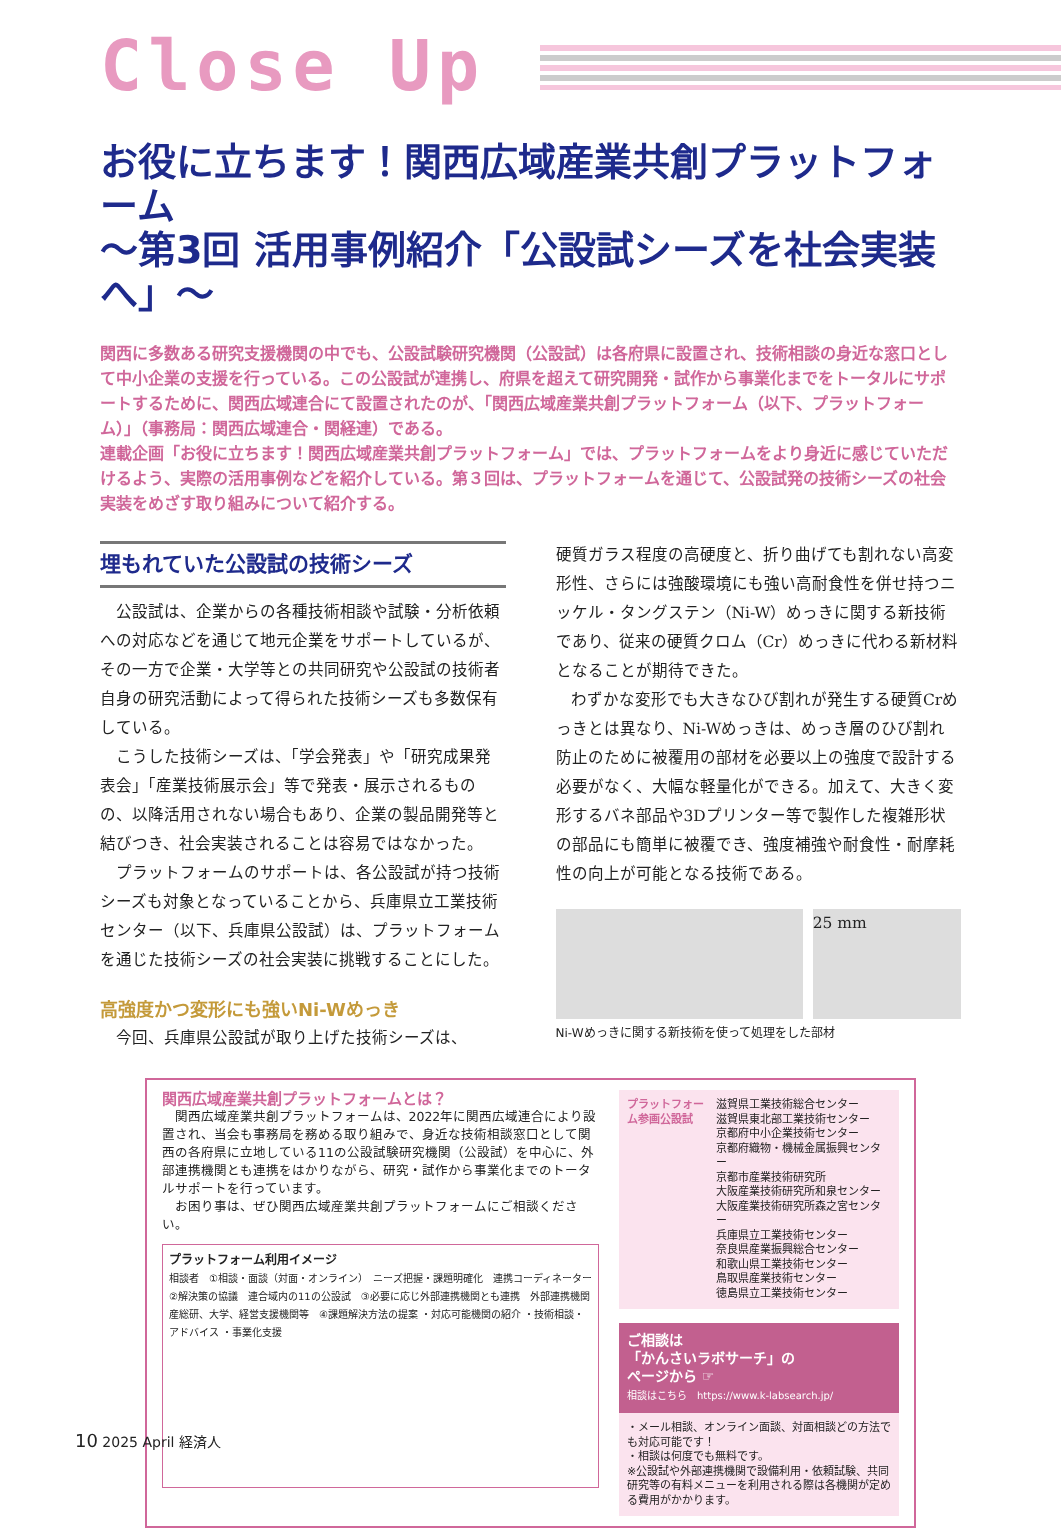Close Up
お役に立ちます！関西広域産業共創プラットフォーム
～第3回 活用事例紹介「公設試シーズを社会実装へ」～
関西に多数ある研究支援機関の中でも、公設試験研究機関（公設試）は各府県に設置され、技術相談の身近な窓口として中小企業の支援を行っている。この公設試が連携し、府県を超えて研究開発・試作から事業化までをトータルにサポートするために、関西広域連合にて設置されたのが、「関西広域産業共創プラットフォーム（以下、プラットフォーム）」（事務局：関西広域連合・関経連）である。
連載企画「お役に立ちます！関西広域産業共創プラットフォーム」では、プラットフォームをより身近に感じていただけるよう、実際の活用事例などを紹介している。第３回は、プラットフォームを通じて、公設試発の技術シーズの社会実装をめざす取り組みについて紹介する。
埋もれていた公設試の技術シーズ
公設試は、企業からの各種技術相談や試験・分析依頼への対応などを通じて地元企業をサポートしているが、その一方で企業・大学等との共同研究や公設試の技術者自身の研究活動によって得られた技術シーズも多数保有している。
こうした技術シーズは、「学会発表」や「研究成果発表会」「産業技術展示会」等で発表・展示されるものの、以降活用されない場合もあり、企業の製品開発等と結びつき、社会実装されることは容易ではなかった。
プラットフォームのサポートは、各公設試が持つ技術シーズも対象となっていることから、兵庫県立工業技術センター（以下、兵庫県公設試）は、プラットフォームを通じた技術シーズの社会実装に挑戦することにした。
高強度かつ変形にも強いNi-Wめっき
今回、兵庫県公設試が取り上げた技術シーズは、
硬質ガラス程度の高硬度と、折り曲げても割れない高変形性、さらには強酸環境にも強い高耐食性を併せ持つニッケル・タングステン（Ni-W）めっきに関する新技術であり、従来の硬質クロム（Cr）めっきに代わる新材料となることが期待できた。
わずかな変形でも大きなひび割れが発生する硬質Crめっきとは異なり、Ni-Wめっきは、めっき層のひび割れ防止のために被覆用の部材を必要以上の強度で設計する必要がなく、大幅な軽量化ができる。加えて、大きく変形するバネ部品や3Dプリンター等で製作した複雑形状の部品にも簡単に被覆でき、強度補強や耐食性・耐摩耗性の向上が可能となる技術である。
25 mm
Ni-Wめっきに関する新技術を使って処理をした部材
関西広域産業共創プラットフォームとは？
関西広域産業共創プラットフォームは、2022年に関西広域連合により設置され、当会も事務局を務める取り組みで、身近な技術相談窓口として関西の各府県に立地している11の公設試験研究機関（公設試）を中心に、外部連携機関とも連携をはかりながら、研究・試作から事業化までのトータルサポートを行っています。
お困り事は、ぜひ関西広域産業共創プラットフォームにご相談ください。
プラットフォーム利用イメージ
相談者　①相談・面談（対面・オンライン）　ニーズ把握・課題明確化　連携コーディネーター　②解決策の協議　連合域内の11の公設試　③必要に応じ外部連携機関とも連携　外部連携機関 産総研、大学、経営支援機関等　④課題解決方法の提案 ・対応可能機関の紹介 ・技術相談・アドバイス ・事業化支援
プラットフォーム参画公設試
滋賀県工業技術総合センター
滋賀県東北部工業技術センター
京都府中小企業技術センター
京都府織物・機械金属振興センター
京都市産業技術研究所
大阪産業技術研究所和泉センター
大阪産業技術研究所森之宮センター
兵庫県立工業技術センター
奈良県産業振興総合センター
和歌山県工業技術センター
鳥取県産業技術センター
徳島県立工業技術センター
ご相談は
「かんさいラボサーチ」の
ページから ☞
相談はこちら　https://www.k-labsearch.jp/
・メール相談、オンライン面談、対面相談どの方法でも対応可能です！
・相談は何度でも無料です。
※公設試や外部連携機関で設備利用・依頼試験、共同研究等の有料メニューを利用される際は各機関が定める費用がかかります。
10 2025 April 経済人